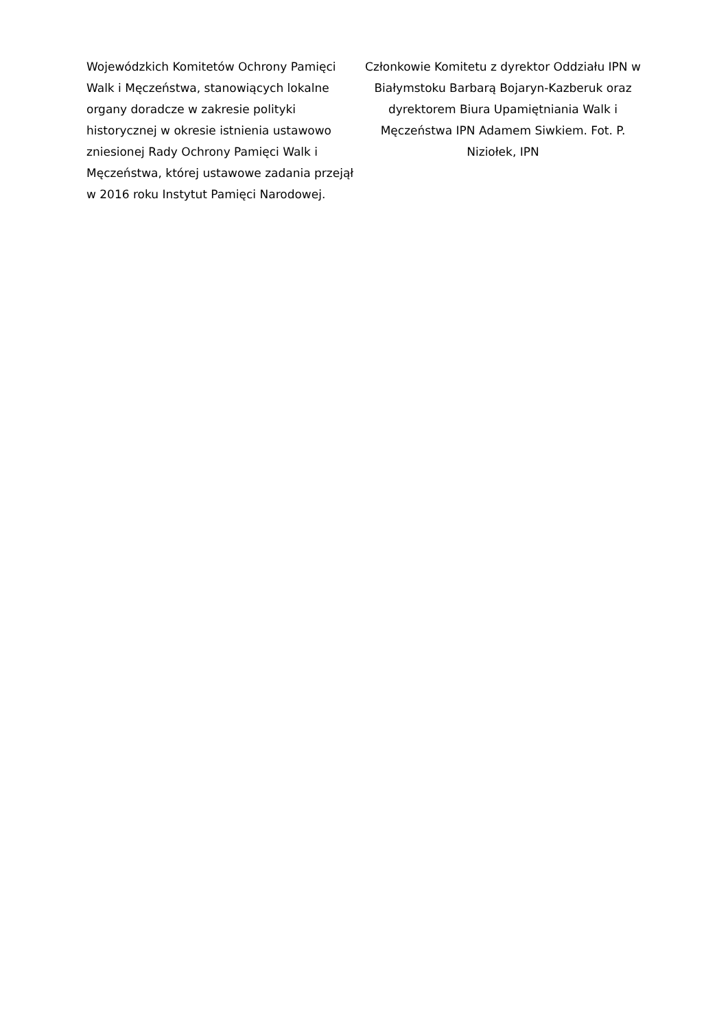Wojewódzkich Komitetów Ochrony Pamięci
Walk i Męczeństwa, stanowiących lokalne
organy doradcze w zakresie polityki
historycznej w okresie istnienia ustawowo
zniesionej Rady Ochrony Pamięci Walk i
Męczeństwa, której ustawowe zadania przejął
w 2016 roku Instytut Pamięci Narodowej.
Członkowie Komitetu z dyrektor Oddziału IPN w
Białymstoku Barbarą Bojaryn-Kazberuk oraz
dyrektorem Biura Upamiętniania Walk i
Męczeństwa IPN Adamem Siwkiem. Fot. P.
Niziołek, IPN